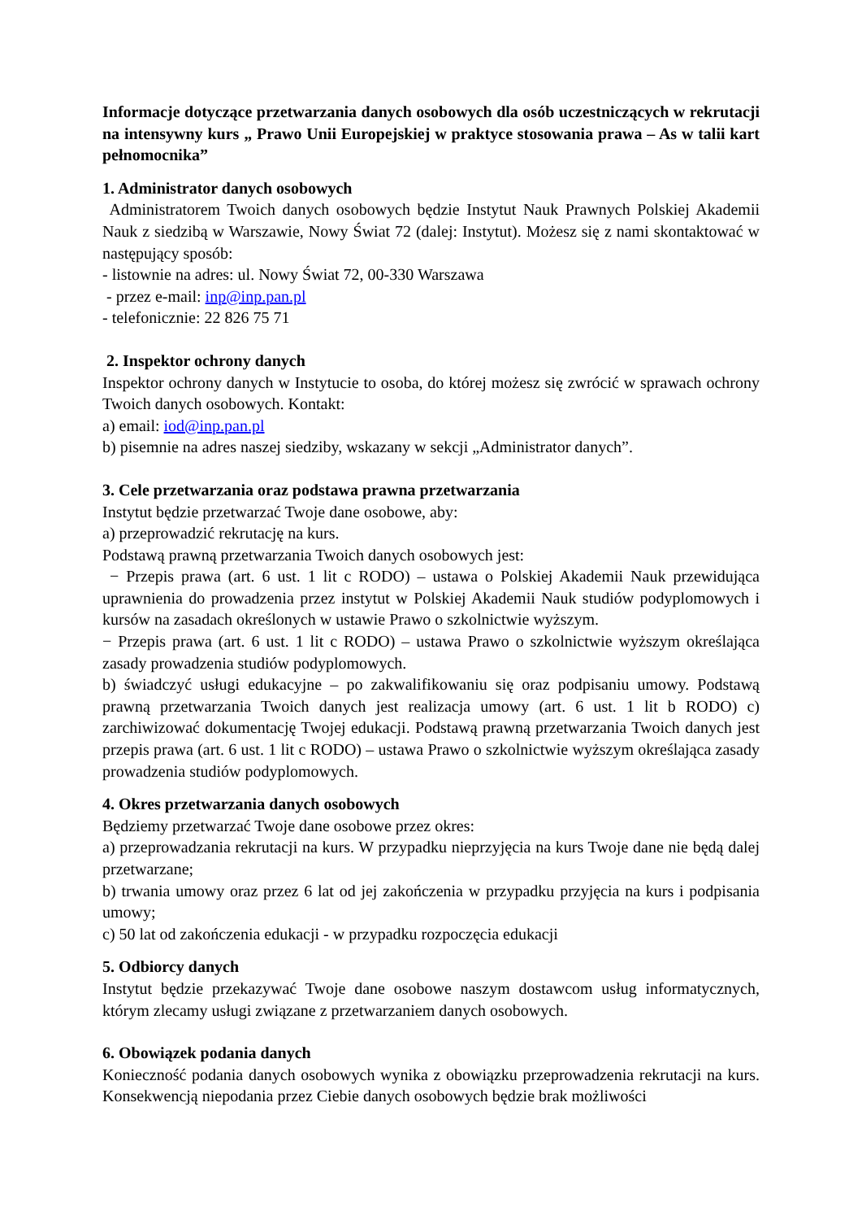Informacje dotyczące przetwarzania danych osobowych dla osób uczestniczących w rekrutacji na intensywny kurs „ Prawo Unii Europejskiej w praktyce stosowania prawa – As w talii kart pełnomocnika”
1. Administrator danych osobowych
Administratorem Twoich danych osobowych będzie Instytut Nauk Prawnych Polskiej Akademii Nauk z siedzibą w Warszawie, Nowy Świat 72 (dalej: Instytut). Możesz się z nami skontaktować w następujący sposób:
- listownie na adres: ul. Nowy Świat 72, 00-330 Warszawa
- przez e-mail: inp@inp.pan.pl
- telefonicznie: 22 826 75 71
2. Inspektor ochrony danych
Inspektor ochrony danych w Instytucie to osoba, do której możesz się zwrócić w sprawach ochrony Twoich danych osobowych. Kontakt:
a) email: iod@inp.pan.pl
b) pisemnie na adres naszej siedziby, wskazany w sekcji „Administrator danych”.
3. Cele przetwarzania oraz podstawa prawna przetwarzania
Instytut będzie przetwarzać Twoje dane osobowe, aby:
a) przeprowadzić rekrutację na kurs.
Podstawą prawną przetwarzania Twoich danych osobowych jest:
− Przepis prawa (art. 6 ust. 1 lit c RODO) – ustawa o Polskiej Akademii Nauk przewidująca uprawnienia do prowadzenia przez instytut w Polskiej Akademii Nauk studiów podyplomowych i kursów na zasadach określonych w ustawie Prawo o szkolnictwie wyższym.
− Przepis prawa (art. 6 ust. 1 lit c RODO) – ustawa Prawo o szkolnictwie wyższym określająca zasady prowadzenia studiów podyplomowych.
b) świadczyć usługi edukacyjne – po zakwalifikowaniu się oraz podpisaniu umowy. Podstawą prawną przetwarzania Twoich danych jest realizacja umowy (art. 6 ust. 1 lit b RODO) c) zarchiwizować dokumentację Twojej edukacji. Podstawą prawną przetwarzania Twoich danych jest przepis prawa (art. 6 ust. 1 lit c RODO) – ustawa Prawo o szkolnictwie wyższym określająca zasady prowadzenia studiów podyplomowych.
4. Okres przetwarzania danych osobowych
Będziemy przetwarzać Twoje dane osobowe przez okres:
a) przeprowadzania rekrutacji na kurs. W przypadku nieprzyjęcia na kurs Twoje dane nie będą dalej przetwarzane;
b) trwania umowy oraz przez 6 lat od jej zakończenia w przypadku przyjęcia na kurs i podpisania umowy;
c) 50 lat od zakończenia edukacji - w przypadku rozpoczęcia edukacji
5. Odbiorcy danych
Instytut będzie przekazywać Twoje dane osobowe naszym dostawcom usług informatycznych, którym zlecamy usługi związane z przetwarzaniem danych osobowych.
6. Obowiązek podania danych
Konieczność podania danych osobowych wynika z obowiązku przeprowadzenia rekrutacji na kurs. Konsekwencją niepodania przez Ciebie danych osobowych będzie brak możliwości